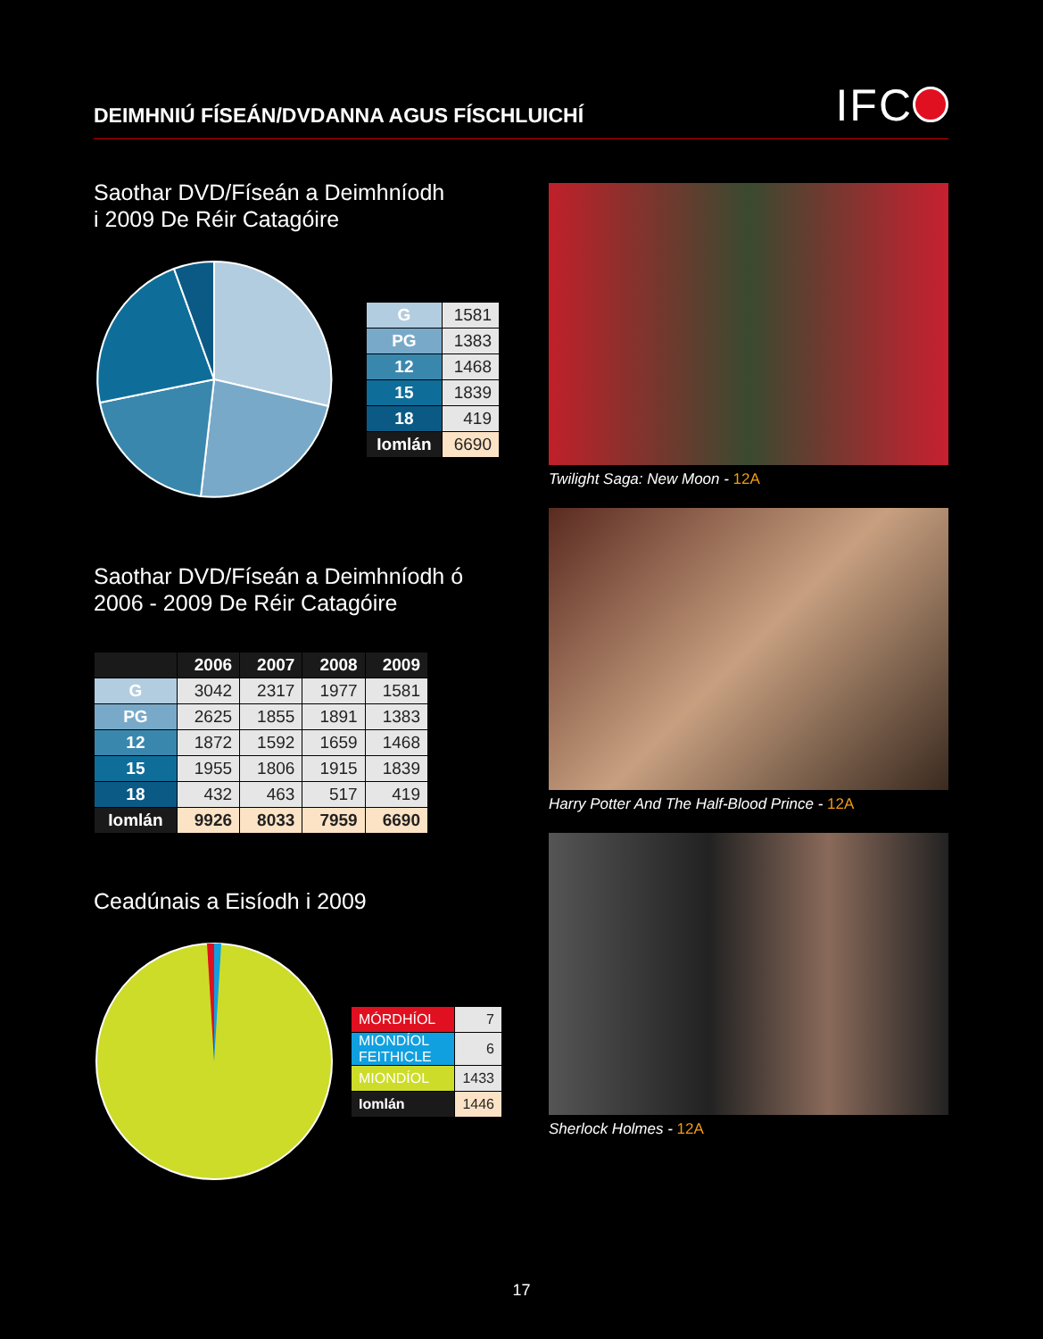DEIMHNIÚ FÍSEÁN/DVDANNA AGUS FÍSCHLUICHÍ
IFC
Saothar DVD/Físeán a Deimhníodh
i 2009 De Réir Catagóire
| G | 1581 |
| PG | 1383 |
| 12 | 1468 |
| 15 | 1839 |
| 18 | 419 |
| Iomlán | 6690 |
Saothar DVD/Físeán a Deimhníodh ó
2006 - 2009 De Réir Catagóire
| | 2006 | 2007 | 2008 | 2009 |
| --- | --- | --- | --- | --- |
| G | 3042 | 2317 | 1977 | 1581 |
| PG | 2625 | 1855 | 1891 | 1383 |
| 12 | 1872 | 1592 | 1659 | 1468 |
| 15 | 1955 | 1806 | 1915 | 1839 |
| 18 | 432 | 463 | 517 | 419 |
| Iomlán | 9926 | 8033 | 7959 | 6690 |
Ceadúnais a Eisíodh i 2009
| MÓRDHÍOL | 7 |
| MIONDÍOL FEITHICLE | 6 |
| MIONDÍOL | 1433 |
| Iomlán | 1446 |
Twilight Saga: New Moon - 12A
Harry Potter And The Half-Blood Prince - 12A
Sherlock Holmes - 12A
17